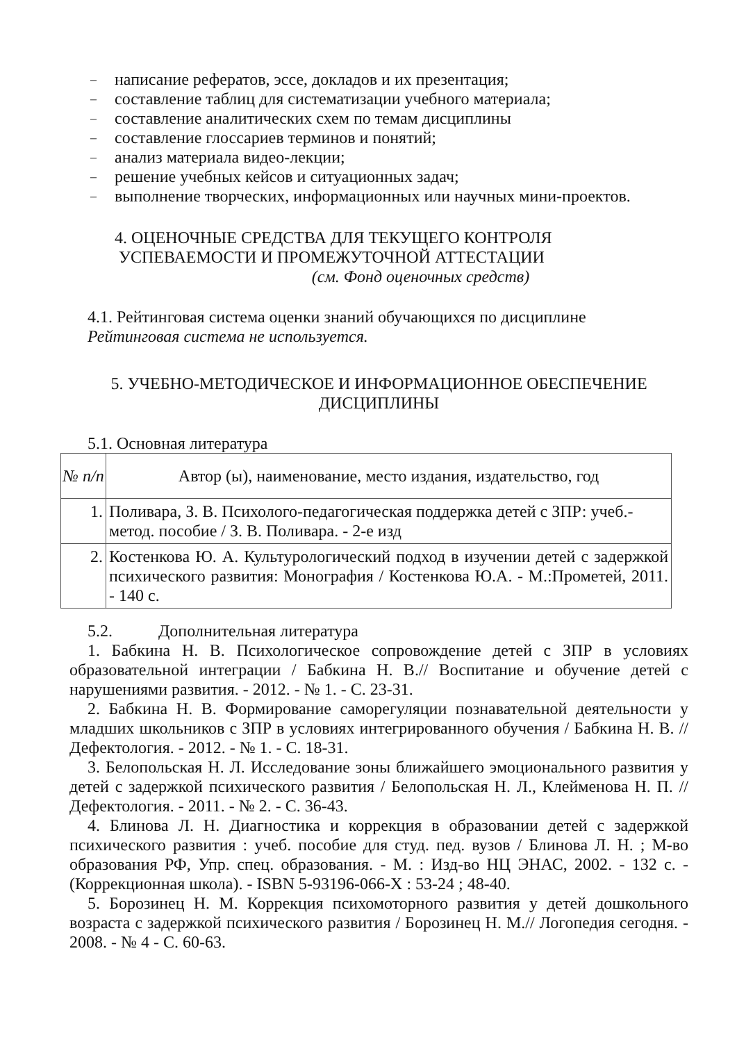– написание рефератов, эссе, докладов и их презентация;
– составление таблиц для систематизации учебного материала;
– составление аналитических схем по темам дисциплины
– составление глоссариев терминов и понятий;
– анализ материала видео-лекции;
– решение учебных кейсов и ситуационных задач;
– выполнение творческих, информационных или научных мини-проектов.
4. ОЦЕНОЧНЫЕ СРЕДСТВА ДЛЯ ТЕКУЩЕГО КОНТРОЛЯ
УСПЕВАЕМОСТИ И ПРОМЕЖУТОЧНОЙ АТТЕСТАЦИИ
(см. Фонд оценочных средств)
4.1. Рейтинговая система оценки знаний обучающихся по дисциплине
Рейтинговая система не используется.
5. УЧЕБНО-МЕТОДИЧЕСКОЕ И ИНФОРМАЦИОННОЕ ОБЕСПЕЧЕНИЕ
ДИСЦИПЛИНЫ
5.1. Основная литература
| № п/п | Автор (ы), наименование, место издания, издательство, год |
| --- | --- |
| 1. | Поливара, З. В. Психолого-педагогическая поддержка детей с ЗПР: учеб.-метод. пособие / З. В. Поливара. - 2-е изд |
| 2. | Костенкова Ю. А. Культурологический подход в изучении детей с задержкой психического развития: Монография / Костенкова Ю.А. - М.:Прометей, 2011. - 140 с. |
5.2. Дополнительная литература
1. Бабкина Н. В. Психологическое сопровождение детей с ЗПР в условиях образовательной интеграции / Бабкина Н. В.// Воспитание и обучение детей с нарушениями развития. - 2012. - № 1. - С. 23-31.
2. Бабкина Н. В. Формирование саморегуляции познавательной деятельности у младших школьников с ЗПР в условиях интегрированного обучения / Бабкина Н. В. // Дефектология. - 2012. - № 1. - С. 18-31.
3. Белопольская Н. Л. Исследование зоны ближайшего эмоционального развития у детей с задержкой психического развития / Белопольская Н. Л., Клейменова Н. П. // Дефектология. - 2011. - № 2. - С. 36-43.
4. Блинова Л. Н. Диагностика и коррекция в образовании детей с задержкой психического развития : учеб. пособие для студ. пед. вузов / Блинова Л. Н. ; М-во образования РФ, Упр. спец. образования. - М. : Изд-во НЦ ЭНАС, 2002. - 132 с. - (Коррекционная школа). - ISBN 5-93196-066-X : 53-24 ; 48-40.
5. Борозинец Н. М. Коррекция психомоторного развития у детей дошкольного возраста с задержкой психического развития / Борозинец Н. М.// Логопедия сегодня. - 2008. - № 4 - С. 60-63.